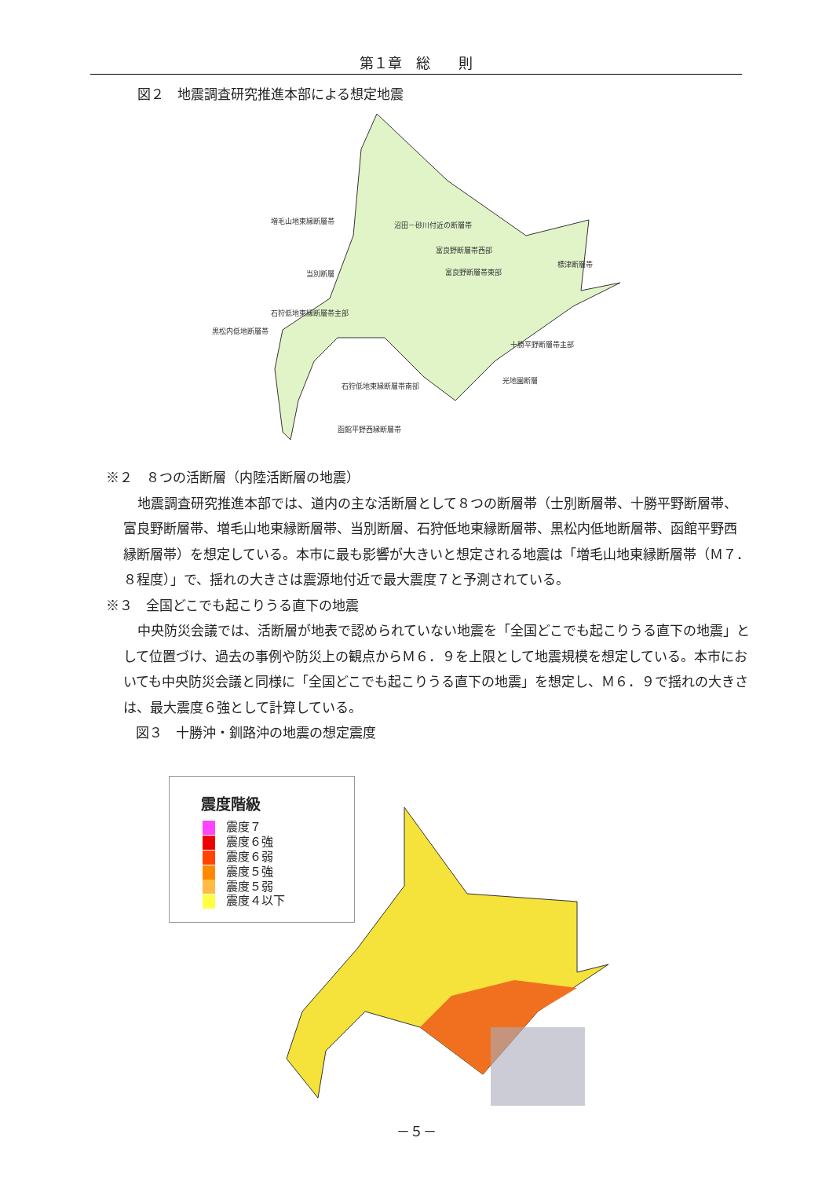第１章　総　　則
図２　地震調査研究推進本部による想定地震
増毛山地東縁断層帯
沼田－砂川付近の断層帯
富良野断層帯西部
富良野断層帯東部
当別断層
標津断層帯
石狩低地東縁断層帯主部
黒松内低地断層帯
十勝平野断層帯主部
光地園断層
石狩低地東縁断層帯南部
函館平野西縁断層帯
※２　８つの活断層（内陸活断層の地震）
地震調査研究推進本部では、道内の主な活断層として８つの断層帯（士別断層帯、十勝平野断層帯、富良野断層帯、増毛山地東縁断層帯、当別断層、石狩低地東縁断層帯、黒松内低地断層帯、函館平野西縁断層帯）を想定している。本市に最も影響が大きいと想定される地震は「増毛山地東縁断層帯（Ｍ７．８程度）」で、揺れの大きさは震源地付近で最大震度７と予測されている。
※３　全国どこでも起こりうる直下の地震
中央防災会議では、活断層が地表で認められていない地震を「全国どこでも起こりうる直下の地震」として位置づけ、過去の事例や防災上の観点からＭ６．９を上限として地震規模を想定している。本市においても中央防災会議と同様に「全国どこでも起こりうる直下の地震」を想定し、Ｍ６．９で揺れの大きさは、最大震度６強として計算している。
図３　十勝沖・釧路沖の地震の想定震度
震度階級
震度７
震度６強
震度６弱
震度５強
震度５弱
震度４以下
－５－